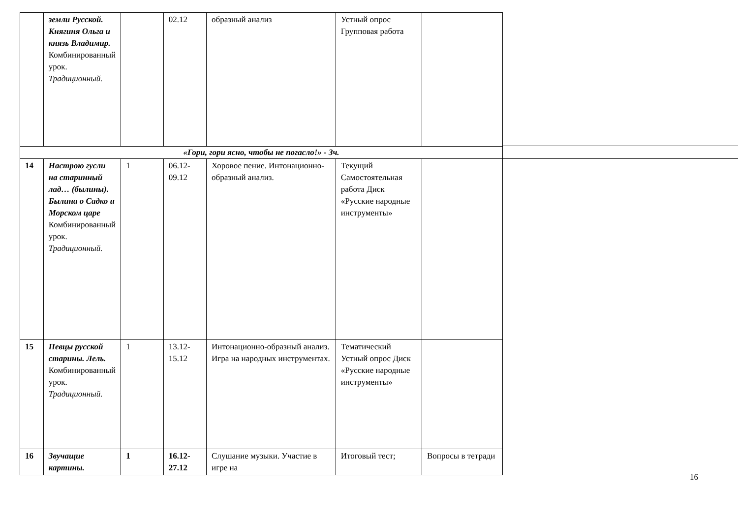| | земли Русской. Княгиня Ольга и князь Владимир. Комбинированный урок. Традиционный. | | 02.12 | образный анализ | Устный опрос Групповая работа | |
| «Гори, гори ясно, чтобы не погасло!» - 3ч. | | | | | | |
| 14 | Настрою гусли на старинный лад… (былины). Былина о Садко и Морском царе Комбинированный урок. Традиционный. | 1 | 06.12-09.12 | Хоровое пение. Интонационно-образный анализ. | Текущий Самостоятельная работа Диск «Русские народные инструменты» | |
| 15 | Певцы русской старины. Лель. Комбинированный урок. Традиционный. | 1 | 13.12-15.12 | Интонационно-образный анализ. Игра на народных инструментах. | Тематический Устный опрос Диск «Русские народные инструменты» | |
| 16 | Звучащие картины. | 1 | 16.12-27.12 | Слушание музыки. Участие в игре на | Итоговый тест; | Вопросы в тетради |
16